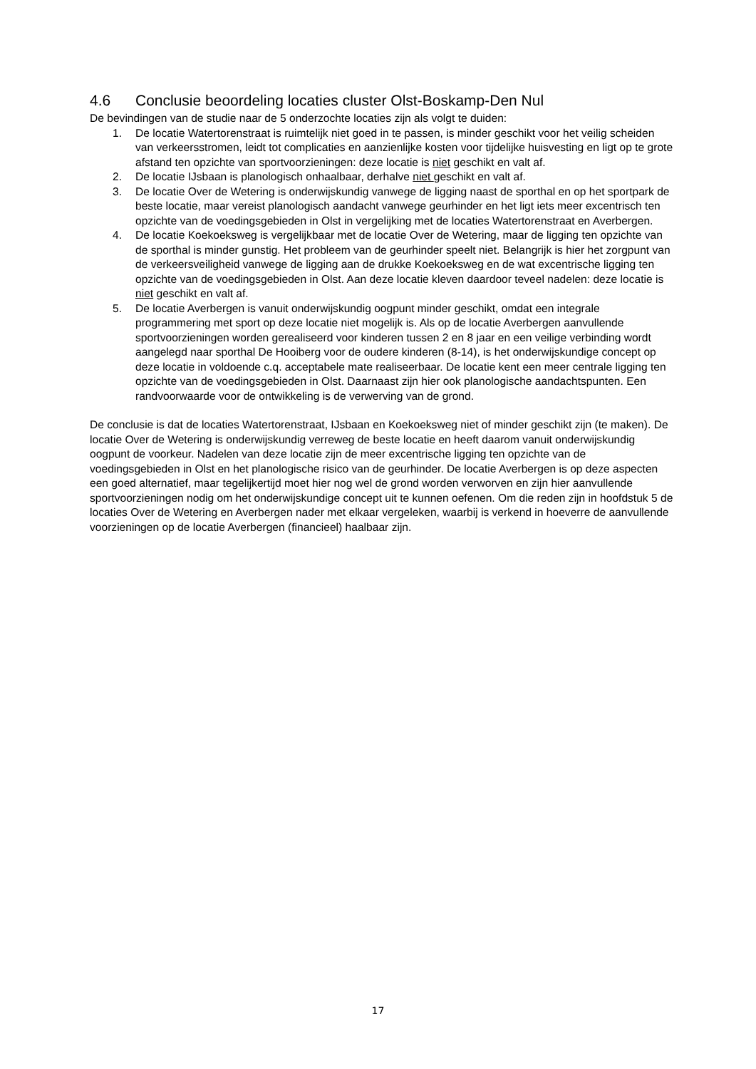4.6 Conclusie beoordeling locaties cluster Olst-Boskamp-Den Nul
De bevindingen van de studie naar de 5 onderzochte locaties zijn als volgt te duiden:
1. De locatie Watertorenstraat is ruimtelijk niet goed in te passen, is minder geschikt voor het veilig scheiden van verkeersstromen, leidt tot complicaties en aanzienlijke kosten voor tijdelijke huisvesting en ligt op te grote afstand ten opzichte van sportvoorzieningen: deze locatie is niet geschikt en valt af.
2. De locatie IJsbaan is planologisch onhaalbaar, derhalve niet geschikt en valt af.
3. De locatie Over de Wetering is onderwijskundig vanwege de ligging naast de sporthal en op het sportpark de beste locatie, maar vereist planologisch aandacht vanwege geurhinder en het ligt iets meer excentrisch ten opzichte van de voedingsgebieden in Olst in vergelijking met de locaties Watertorenstraat en Averbergen.
4. De locatie Koekoeksweg is vergelijkbaar met de locatie Over de Wetering, maar de ligging ten opzichte van de sporthal is minder gunstig. Het probleem van de geurhinder speelt niet. Belangrijk is hier het zorgpunt van de verkeersveiligheid vanwege de ligging aan de drukke Koekoeksweg en de wat excentrische ligging ten opzichte van de voedingsgebieden in Olst. Aan deze locatie kleven daardoor teveel nadelen: deze locatie is niet geschikt en valt af.
5. De locatie Averbergen is vanuit onderwijskundig oogpunt minder geschikt, omdat een integrale programmering met sport op deze locatie niet mogelijk is. Als op de locatie Averbergen aanvullende sportvoorzieningen worden gerealiseerd voor kinderen tussen 2 en 8 jaar en een veilige verbinding wordt aangelegd naar sporthal De Hooiberg voor de oudere kinderen (8-14), is het onderwijskundige concept op deze locatie in voldoende c.q. acceptabele mate realiseerbaar. De locatie kent een meer centrale ligging ten opzichte van de voedingsgebieden in Olst. Daarnaast zijn hier ook planologische aandachtspunten. Een randvoorwaarde voor de ontwikkeling is de verwerving van de grond.
De conclusie is dat de locaties Watertorenstraat, IJsbaan en Koekoeksweg niet of minder geschikt zijn (te maken). De locatie Over de Wetering is onderwijskundig verreweg de beste locatie en heeft daarom vanuit onderwijskundig oogpunt de voorkeur. Nadelen van deze locatie zijn de meer excentrische ligging ten opzichte van de voedingsgebieden in Olst en het planologische risico van de geurhinder. De locatie Averbergen is op deze aspecten een goed alternatief, maar tegelijkertijd moet hier nog wel de grond worden verworven en zijn hier aanvullende sportvoorzieningen nodig om het onderwijskundige concept uit te kunnen oefenen. Om die reden zijn in hoofdstuk 5 de locaties Over de Wetering en Averbergen nader met elkaar vergeleken, waarbij is verkend in hoeverre de aanvullende voorzieningen op de locatie Averbergen (financieel) haalbaar zijn.
17